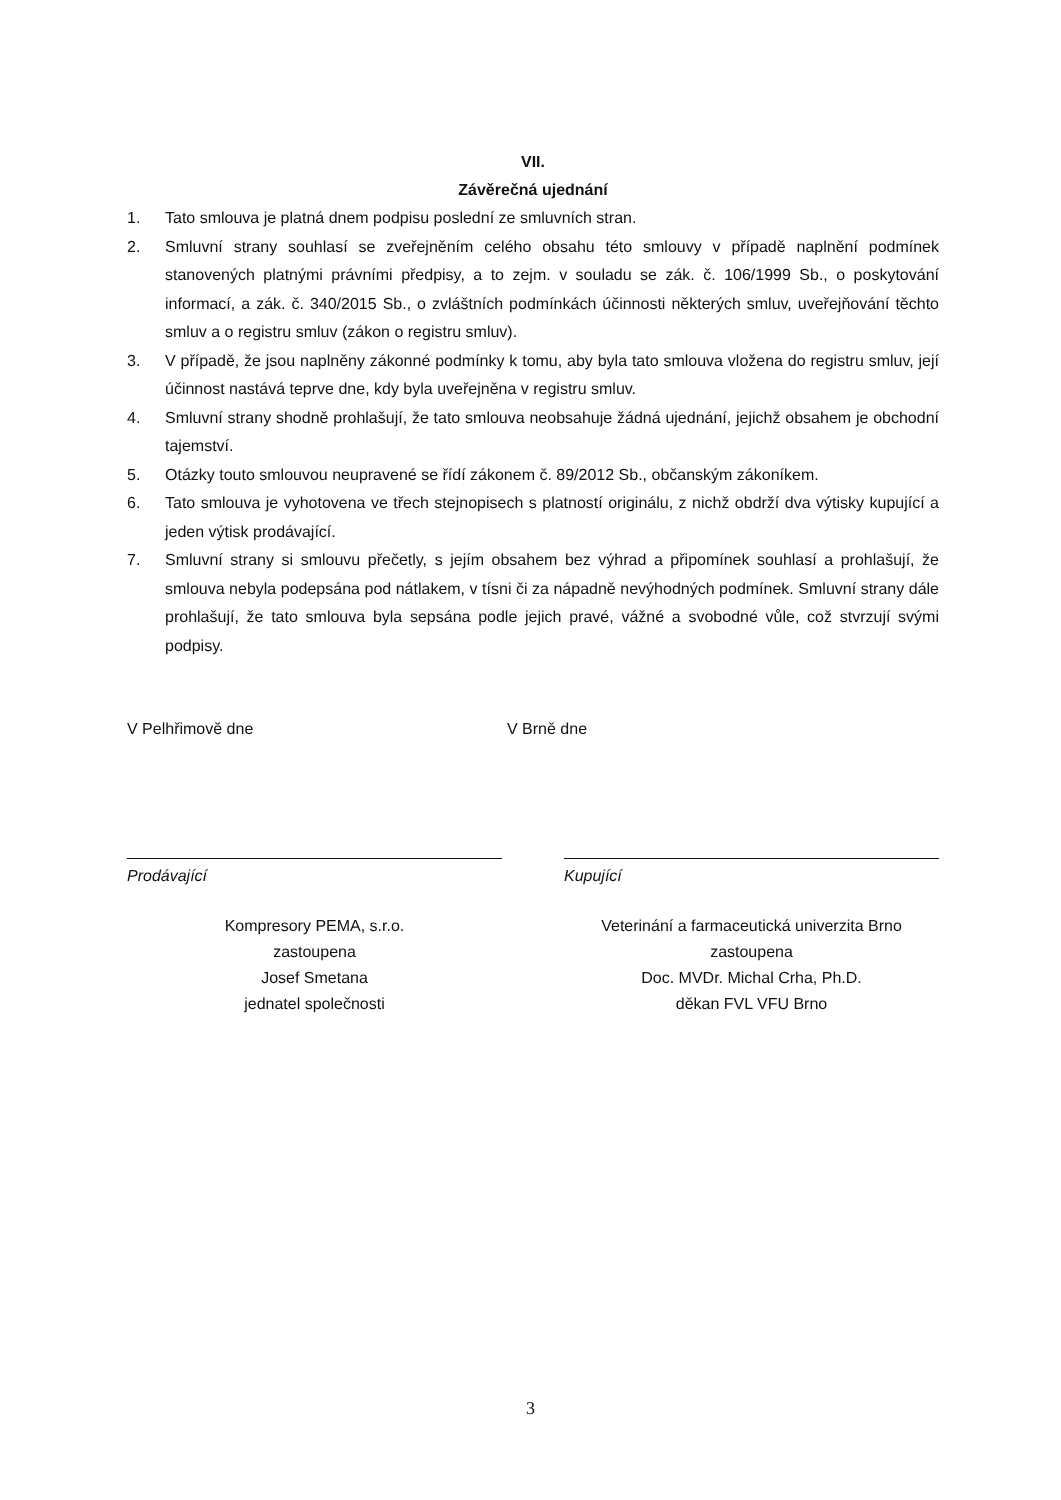VII.
Závěrečná ujednání
1. Tato smlouva je platná dnem podpisu poslední ze smluvních stran.
2. Smluvní strany souhlasí se zveřejněním celého obsahu této smlouvy v případě naplnění podmínek stanovených platnými právními předpisy, a to zejm. v souladu se zák. č. 106/1999 Sb., o poskytování informací, a zák. č. 340/2015 Sb., o zvláštních podmínkách účinnosti některých smluv, uveřejňování těchto smluv a o registru smluv (zákon o registru smluv).
3. V případě, že jsou naplněny zákonné podmínky k tomu, aby byla tato smlouva vložena do registru smluv, její účinnost nastává teprve dne, kdy byla uveřejněna v registru smluv.
4. Smluvní strany shodně prohlašují, že tato smlouva neobsahuje žádná ujednání, jejichž obsahem je obchodní tajemství.
5. Otázky touto smlouvou neupravené se řídí zákonem č. 89/2012 Sb., občanským zákoníkem.
6. Tato smlouva je vyhotovena ve třech stejnopisech s platností originálu, z nichž obdrží dva výtisky kupující a jeden výtisk prodávající.
7. Smluvní strany si smlouvu přečetly, s jejím obsahem bez výhrad a připomínek souhlasí a prohlašují, že smlouva nebyla podepsána pod nátlakem, v tísni či za nápadně nevýhodných podmínek. Smluvní strany dále prohlašují, že tato smlouva byla sepsána podle jejich pravé, vážné a svobodné vůle, což stvrzují svými podpisy.
V Pelhřimově dne V Brně dne
Prodávající
Kompresory PEMA, s.r.o.
zastoupena
Josef Smetana
jednatel společnosti
Kupující
Veterinání a farmaceutická univerzita Brno
zastoupena
Doc. MVDr. Michal Crha, Ph.D.
děkan FVL VFU Brno
3